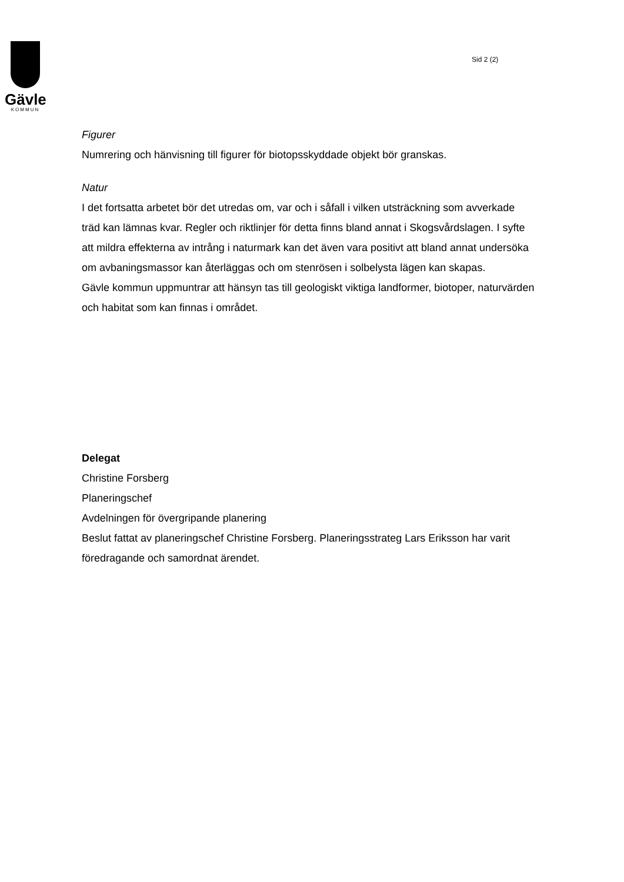Gävle
KOMMUN
Sid 2 (2)
Figurer
Numrering och hänvisning till figurer för biotopsskyddade objekt bör granskas.
Natur
I det fortsatta arbetet bör det utredas om, var och i såfall i vilken utsträckning som avverkade träd kan lämnas kvar. Regler och riktlinjer för detta finns bland annat i Skogsvårdslagen. I syfte att mildra effekterna av intrång i naturmark kan det även vara positivt att bland annat undersöka om avbaningsmassor kan återläggas och om stenrösen i solbelysta lägen kan skapas.
Gävle kommun uppmuntrar att hänsyn tas till geologiskt viktiga landformer, biotoper, naturvärden och habitat som kan finnas i området.
Delegat
Christine Forsberg
Planeringschef
Avdelningen för övergripande planering
Beslut fattat av planeringschef Christine Forsberg. Planeringsstrateg Lars Eriksson har varit föredragande och samordnat ärendet.